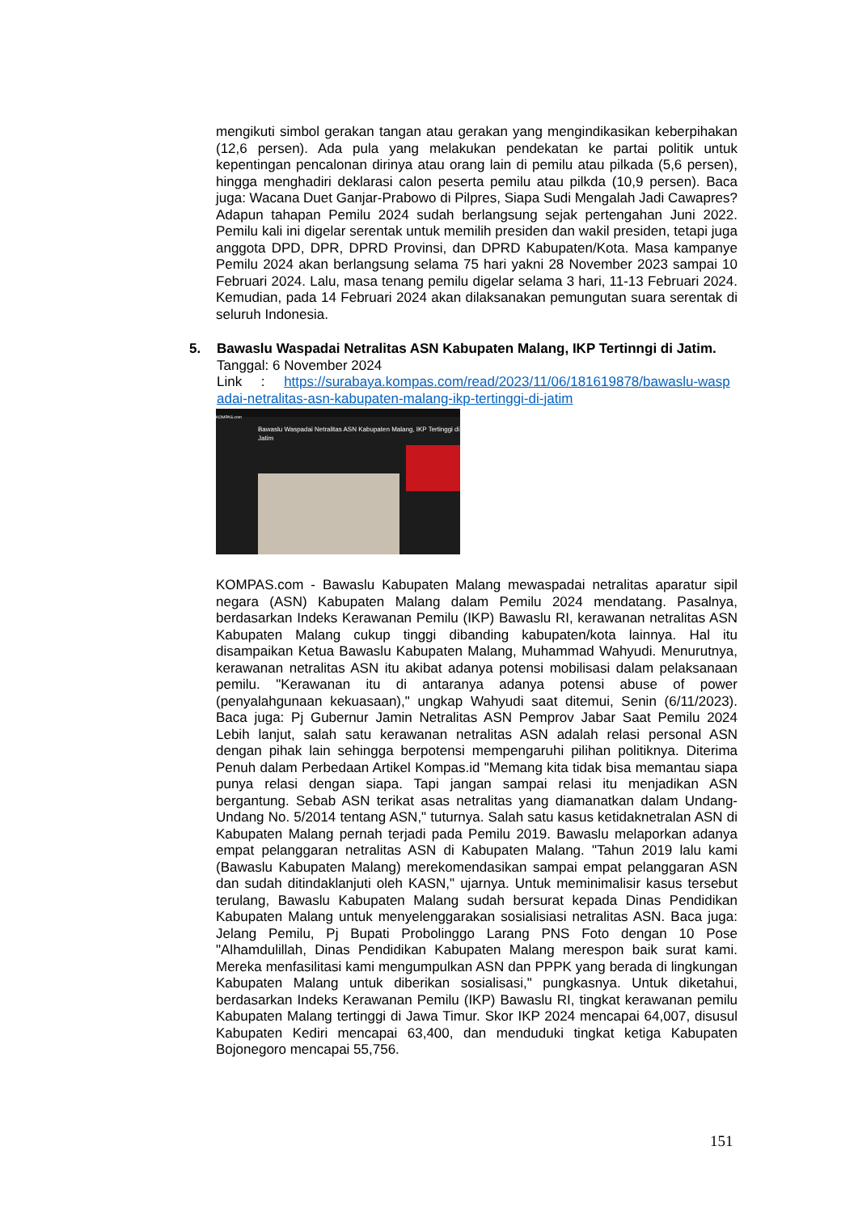mengikuti simbol gerakan tangan atau gerakan yang mengindikasikan keberpihakan (12,6 persen). Ada pula yang melakukan pendekatan ke partai politik untuk kepentingan pencalonan dirinya atau orang lain di pemilu atau pilkada (5,6 persen), hingga menghadiri deklarasi calon peserta pemilu atau pilkda (10,9 persen). Baca juga: Wacana Duet Ganjar-Prabowo di Pilpres, Siapa Sudi Mengalah Jadi Cawapres? Adapun tahapan Pemilu 2024 sudah berlangsung sejak pertengahan Juni 2022. Pemilu kali ini digelar serentak untuk memilih presiden dan wakil presiden, tetapi juga anggota DPD, DPR, DPRD Provinsi, dan DPRD Kabupaten/Kota. Masa kampanye Pemilu 2024 akan berlangsung selama 75 hari yakni 28 November 2023 sampai 10 Februari 2024. Lalu, masa tenang pemilu digelar selama 3 hari, 11-13 Februari 2024. Kemudian, pada 14 Februari 2024 akan dilaksanakan pemungutan suara serentak di seluruh Indonesia.
5. Bawaslu Waspadai Netralitas ASN Kabupaten Malang, IKP Tertinngi di Jatim.
Tanggal: 6 November 2024
Link : https://surabaya.kompas.com/read/2023/11/06/181619878/bawaslu-waspadai-netralitas-asn-kabupaten-malang-ikp-tertinggi-di-jatim
KOMPAS.com
Bawaslu Waspadai Netralitas ASN Kabupaten Malang, IKP Tertinggi di Jatim
KOMPAS.com - Bawaslu Kabupaten Malang mewaspadai netralitas aparatur sipil negara (ASN) Kabupaten Malang dalam Pemilu 2024 mendatang. Pasalnya, berdasarkan Indeks Kerawanan Pemilu (IKP) Bawaslu RI, kerawanan netralitas ASN Kabupaten Malang cukup tinggi dibanding kabupaten/kota lainnya. Hal itu disampaikan Ketua Bawaslu Kabupaten Malang, Muhammad Wahyudi. Menurutnya, kerawanan netralitas ASN itu akibat adanya potensi mobilisasi dalam pelaksanaan pemilu. "Kerawanan itu di antaranya adanya potensi abuse of power (penyalahgunaan kekuasaan)," ungkap Wahyudi saat ditemui, Senin (6/11/2023). Baca juga: Pj Gubernur Jamin Netralitas ASN Pemprov Jabar Saat Pemilu 2024 Lebih lanjut, salah satu kerawanan netralitas ASN adalah relasi personal ASN dengan pihak lain sehingga berpotensi mempengaruhi pilihan politiknya. Diterima Penuh dalam Perbedaan Artikel Kompas.id "Memang kita tidak bisa memantau siapa punya relasi dengan siapa. Tapi jangan sampai relasi itu menjadikan ASN bergantung. Sebab ASN terikat asas netralitas yang diamanatkan dalam Undang-Undang No. 5/2014 tentang ASN," tuturnya. Salah satu kasus ketidaknetralan ASN di Kabupaten Malang pernah terjadi pada Pemilu 2019. Bawaslu melaporkan adanya empat pelanggaran netralitas ASN di Kabupaten Malang. "Tahun 2019 lalu kami (Bawaslu Kabupaten Malang) merekomendasikan sampai empat pelanggaran ASN dan sudah ditindaklanjuti oleh KASN," ujarnya. Untuk meminimalisir kasus tersebut terulang, Bawaslu Kabupaten Malang sudah bersurat kepada Dinas Pendidikan Kabupaten Malang untuk menyelenggarakan sosialisiasi netralitas ASN. Baca juga: Jelang Pemilu, Pj Bupati Probolinggo Larang PNS Foto dengan 10 Pose "Alhamdulillah, Dinas Pendidikan Kabupaten Malang merespon baik surat kami. Mereka menfasilitasi kami mengumpulkan ASN dan PPPK yang berada di lingkungan Kabupaten Malang untuk diberikan sosialisasi," pungkasnya. Untuk diketahui, berdasarkan Indeks Kerawanan Pemilu (IKP) Bawaslu RI, tingkat kerawanan pemilu Kabupaten Malang tertinggi di Jawa Timur. Skor IKP 2024 mencapai 64,007, disusul Kabupaten Kediri mencapai 63,400, dan menduduki tingkat ketiga Kabupaten Bojonegoro mencapai 55,756.
151